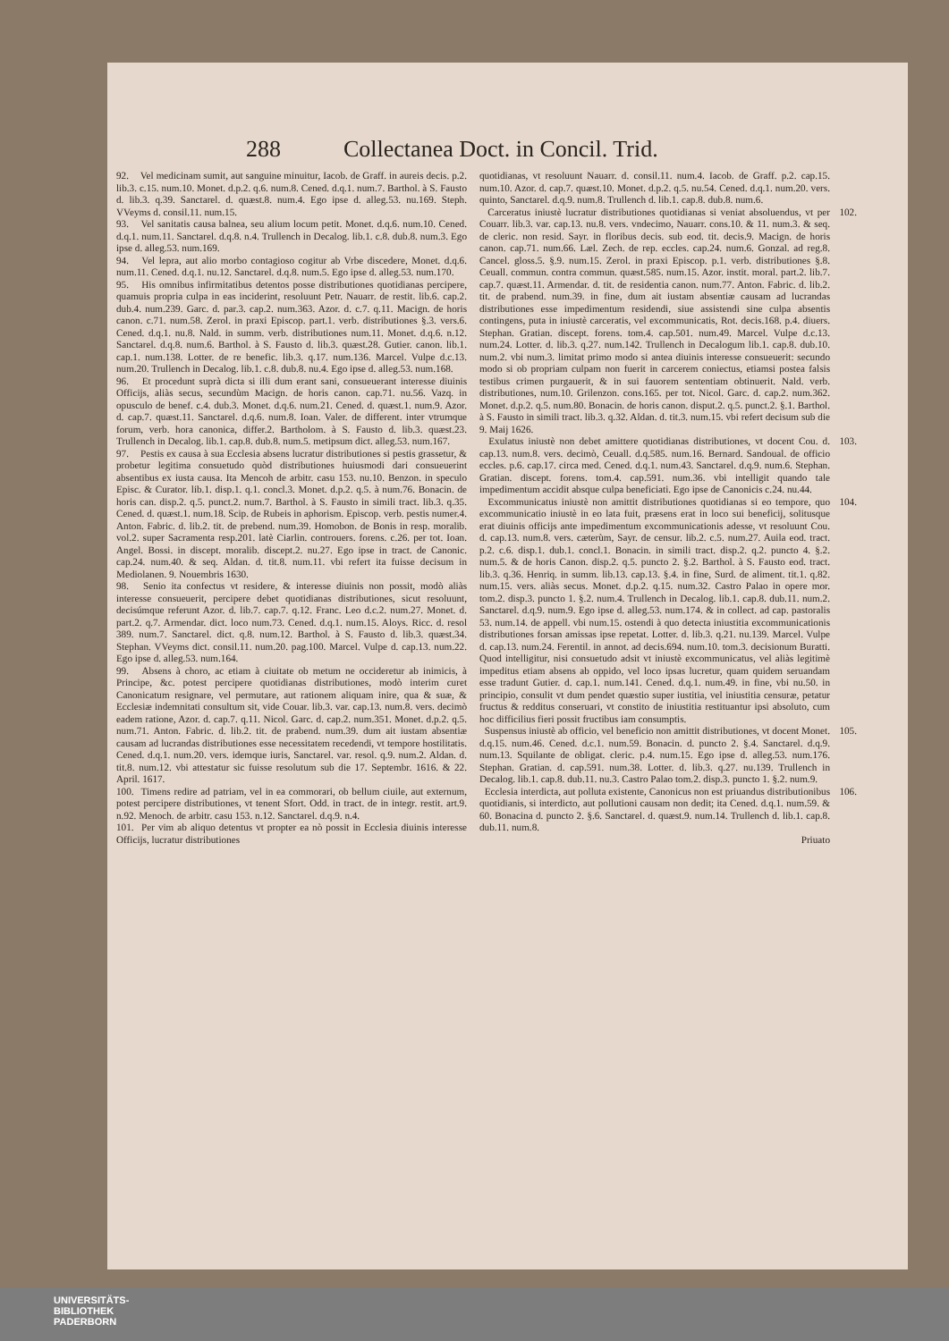288 Collectanea Doct. in Concil. Trid.
92. Vel medicinam sumit, aut sanguine minuitur, Iacob. de Graff. in aureis decis. p.2. lib.3. c.15. num.10. Monet. d.p.2. q.6. num.8. Cened. d.q.1. num.7. Barthol. à S. Fausto d. lib.3. q.39. Sanctarel. d. quæst.8. num.4. Ego ipse d. alleg.53. nu.169. Steph. VVeyms d. consil.11. num.15.
93. Vel sanitatis causa balnea, seu alium locum petit. Monet. d.q.6. num.10. Cened. d.q.1. num.11. Sanctarel. d.q.8. n.4. Trullench in Decalog. lib.1. c.8. dub.8. num.3. Ego ipse d. alleg.53. num.169.
94. Vel lepra, aut alio morbo contagioso cogitur ab Vrbe discedere, Monet. d.q.6. num.11. Cened. d.q.1. nu.12. Sanctarel. d.q.8. num.5. Ego ipse d. alleg.53. num.170.
95. His omnibus infirmitatibus detentos posse distributiones quotidianas percipere, quamuis propria culpa in eas inciderint, resoluunt Petr. Nauarr. de restit. lib.6. cap.2. dub.4. num.239. Garc. d. par.3. cap.2. num.363. Azor. d. c.7. q.11. Macign. de horis canon. c.71. num.58. Zerol. in praxi Episcop. part.1. verb. distributiones §.3. vers.6. Cened. d.q.1. nu.8. Nald. in summ. verb. distributiones num.11. Monet. d.q.6. n.12. Sanctarel. d.q.8. num.6. Barthol. à S. Fausto d. lib.3. quæst.28. Gutier. canon. lib.1. cap.1. num.138. Lotter. de re benefic. lib.3. q.17. num.136. Marcel. Vulpe d.c.13. num.20. Trullench in Decalog. lib.1. c.8. dub.8. nu.4. Ego ipse d. alleg.53. num.168.
96. Et procedunt suprà dicta si illi dum erant sani, consueuerant interesse diuinis Officijs, aliàs secus, secundùm Macign. de horis canon. cap.71. nu.56. Vazq. in opusculo de benef. c.4. dub.3. Monet. d.q.6. num.21. Cened. d. quæst.1. num.9. Azor. d. cap.7. quæst.11. Sanctarel. d.q.6. num.8. Ioan. Valer. de different. inter vtrumque forum, verb. hora canonica, differ.2. Bartholom. à S. Fausto d. lib.3. quæst.23. Trullench in Decalog. lib.1. cap.8. dub.8. num.5. metipsum dict. alleg.53. num.167.
97. Pestis ex causa à sua Ecclesia absens lucratur distributiones si pestis grassetur, & probetur legitima consuetudo quòd distributiones huiusmodi dari consueuerint absentibus ex iusta causa. Ita Mencoh de arbitr. casu 153. nu.10. Benzon. in speculo Episc. & Curator. lib.1. disp.1. q.1. concl.3. Monet. d.p.2. q.5. à num.76. Bonacin. de horis can. disp.2. q.5. punct.2. num.7. Barthol. à S. Fausto in simili tract. lib.3. q.35. Cened. d. quæst.1. num.18. Scip. de Rubeis in aphorism. Episcop. verb. pestis numer.4. Anton. Fabric. d. lib.2. tit. de prebend. num.39. Homobon. de Bonis in resp. moralib. vol.2. super Sacramenta resp.201. latè Ciarlin. controuers. forens. c.26. per tot. Ioan. Angel. Bossi. in discept. moralib. discept.2. nu.27. Ego ipse in tract. de Canonic. cap.24. num.40. & seq. Aldan. d. tit.8. num.11. vbi refert ita fuisse decisum in Mediolanen. 9. Nouembris 1630.
98. Senio ita confectus vt residere, & interesse diuinis non possit, modò aliàs interesse consueuerit, percipere debet quotidianas distributiones, sicut resoluunt, decisúmque referunt Azor. d. lib.7. cap.7. q.12. Franc. Leo d.c.2. num.27. Monet. d. part.2. q.7. Armendar. dict. loco num.73. Cened. d.q.1. num.15. Aloys. Ricc. d. resol 389. num.7. Sanctarel. dict. q.8. num.12. Barthol. à S. Fausto d. lib.3. quæst.34. Stephan. VVeyms dict. consil.11. num.20. pag.100. Marcel. Vulpe d. cap.13. num.22. Ego ipse d. alleg.53. num.164.
99. Absens à choro, ac etiam à ciuitate ob metum ne occideretur ab inimicis, à Principe, &c. potest percipere quotidianas distributiones, modò interim curet Canonicatum resignare, vel permutare, aut rationem aliquam inire, qua & suæ, & Ecclesiæ indemnitati consultum sit, vide Couar. lib.3. var. cap.13. num.8. vers. decimò eadem ratione, Azor. d. cap.7. q.11. Nicol. Garc. d. cap.2. num.351. Monet. d.p.2. q.5. num.71. Anton. Fabric. d. lib.2. tit. de prabend. num.39. dum ait iustam absentiæ causam ad lucrandas distributiones esse necessitatem recedendi, vt tempore hostilitatis. Cened. d.q.1. num.20. vers. idemque iuris, Sanctarel. var. resol. q.9. num.2. Aldan. d. tit.8. num.12. vbi attestatur sic fuisse resolutum sub die 17. Septembr. 1616. & 22. April. 1617.
100. Timens redire ad patriam, vel in ea commorari, ob bellum ciuile, aut externum, potest percipere distributiones, vt tenent Sfort. Odd. in tract. de in integr. restit. art.9. n.92. Menoch. de arbitr. casu 153. n.12. Sanctarel. d.q.9. n.4.
101. Per vim ab aliquo detentus vt propter ea nò possit in Ecclesia diuinis interesse Officijs, lucratur distributiones
quotidianas, vt resoluunt Nauarr. d. consil.11. num.4. Iacob. de Graff. p.2. cap.15. num.10. Azor. d. cap.7. quæst.10. Monet. d.p.2. q.5. nu.54. Cened. d.q.1. num.20. vers. quinto, Sanctarel. d.q.9. num.8. Trullench d. lib.1. cap.8. dub.8. num.6.
102. Carceratus iniustè lucratur distributiones quotidianas si veniat absoluendus, vt per Couarr. lib.3. var. cap.13. nu.8. vers. vndecimo, Nauarr. cons.10. & 11. num.3. & seq. de cleric. non resid. Sayr. in floribus decis. sub eod. tit. decis.9. Macign. de horis canon. cap.71. num.66. Læl. Zech. de rep. eccles. cap.24. num.6. Gonzal. ad reg.8. Cancel. gloss.5. §.9. num.15. Zerol. in praxi Episcop. p.1. verb. distributiones §.8. Ceuall. commun. contra commun. quæst.585. num.15. Azor. instit. moral. part.2. lib.7. cap.7. quæst.11. Armendar. d. tit. de residentia canon. num.77. Anton. Fabric. d. lib.2. tit. de prabend. num.39. in fine, dum ait iustam absentiæ causam ad lucrandas distributiones esse impedimentum residendi, siue assistendi sine culpa absentis contingens, puta in iniustè carceratis, vel excommunicatis, Rot. decis.168. p.4. diuers. Stephan. Gratian. discept. forens. tom.4. cap.501. num.49. Marcel. Vulpe d.c.13. num.24. Lotter. d. lib.3. q.27. num.142. Trullench in Decalogum lib.1. cap.8. dub.10. num.2. vbi num.3. limitat primo modo si antea diuinis interesse consueuerit: secundo modo si ob propriam culpam non fuerit in carcerem coniectus, etiamsi postea falsis testibus crimen purgauerit, & in sui fauorem sententiam obtinuerit. Nald. verb. distributiones, num.10. Grilenzon. cons.165. per tot. Nicol. Garc. d. cap.2. num.362. Monet. d.p.2. q.5. num.80. Bonacin. de horis canon. disput.2. q.5. punct.2. §.1. Barthol. à S. Fausto in simili tract. lib.3. q.32. Aldan. d. tit.3. num.15. vbi refert decisum sub die 9. Maij 1626.
103. Exulatus iniustè non debet amittere quotidianas distributiones, vt docent Cou. d. cap.13. num.8. vers. decimò, Ceuall. d.q.585. num.16. Bernard. Sandoual. de officio eccles. p.6. cap.17. circa med. Cened. d.q.1. num.43. Sanctarel. d.q.9. num.6. Stephan. Gratian. discept. forens. tom.4. cap.591. num.36. vbi intelligit quando tale impedimentum accidit absque culpa beneficiati. Ego ipse de Canonicis c.24. nu.44.
104. Excommunicatus iniustè non amittit distributiones quotidianas si eo tempore, quo excommunicatio iniustè in eo lata fuit, præsens erat in loco sui beneficij, solitusque erat diuinis officijs ante impedimentum excommunicationis adesse, vt resoluunt Cou. d. cap.13. num.8. vers. cæterùm, Sayr. de censur. lib.2. c.5. num.27. Auila eod. tract. p.2. c.6. disp.1. dub.1. concl.1. Bonacin. in simili tract. disp.2. q.2. puncto 4. §.2. num.5. & de horis Canon. disp.2. q.5. puncto 2. §.2. Barthol. à S. Fausto eod. tract. lib.3. q.36. Henriq. in summ. lib.13. cap.13. §.4. in fine, Surd. de aliment. tit.1. q.82. num.15. vers. aliàs secus. Monet. d.p.2. q.15. num.32. Castro Palao in opere mor. tom.2. disp.3. puncto 1. §.2. num.4. Trullench in Decalog. lib.1. cap.8. dub.11. num.2. Sanctarel. d.q.9. num.9. Ego ipse d. alleg.53. num.174. & in collect. ad cap. pastoralis 53. num.14. de appell. vbi num.15. ostendi à quo detecta iniustitia excommunicationis distributiones forsan amissas ipse repetat. Lotter. d. lib.3. q.21. nu.139. Marcel. Vulpe d. cap.13. num.24. Ferentil. in annot. ad decis.694. num.10. tom.3. decisionum Buratti. Quod intelligitur, nisi consuetudo adsit vt iniustè excommunicatus, vel aliàs legitimè impeditus etiam absens ab oppido, vel loco ipsas lucretur, quam quidem seruandam esse tradunt Gutier. d. cap.1. num.141. Cened. d.q.1. num.49. in fine, vbi nu.50. in principio, consulit vt dum pendet quæstio super iustitia, vel iniustitia censuræ, petatur fructus & redditus conseruari, vt constito de iniustitia restituantur ipsi absoluto, cum hoc difficilius fieri possit fructibus iam consumptis.
105. Suspensus iniustè ab officio, vel beneficio non amittit distributiones, vt docent Monet. d.q.15. num.46. Cened. d.c.1. num.59. Bonacin. d. puncto 2. §.4. Sanctarel. d.q.9. num.13. Squilante de obligat. cleric. p.4. num.15. Ego ipse d. alleg.53. num.176. Stephan. Gratian. d. cap.591. num.38. Lotter. d. lib.3. q.27. nu.139. Trullench in Decalog. lib.1. cap.8. dub.11. nu.3. Castro Palao tom.2. disp.3. puncto 1. §.2. num.9.
106. Ecclesia interdicta, aut polluta existente, Canonicus non est priuandus distributionibus quotidianis, si interdicto, aut pollutioni causam non dedit; ita Cened. d.q.1. num.59. & 60. Bonacina d. puncto 2. §.6. Sanctarel. d. quæst.9. num.14. Trullench d. lib.1. cap.8. dub.11. num.8.
Priuato
UNIVERSITÄTS-
BIBLIOTHEK
PADERBORN